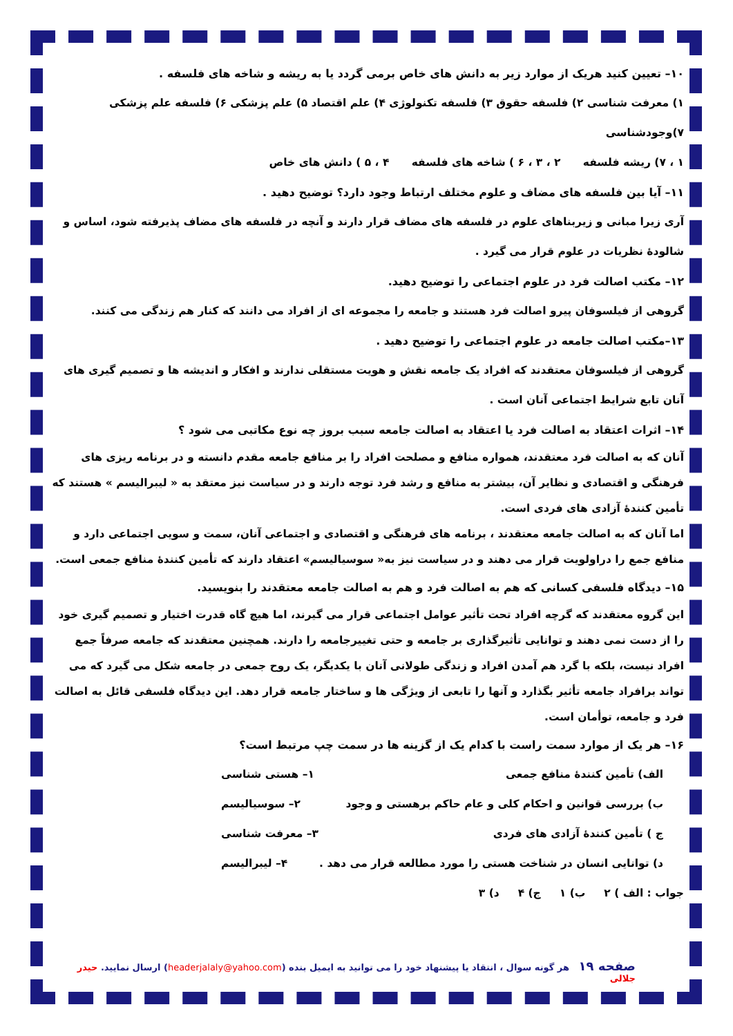۱۰– تعیین کنید هریک از موارد زیر به دانش های خاص برمی گردد یا به ریشه و شاخه های فلسفه .
۱) معرفت شناسی ۲) فلسفه حقوق ۳) فلسفه تکنولوژی ۴) علم اقتصاد ۵) علم پزشکی ۶) فلسفه علم پزشکی ۷)وجودشناسی
۱ ، ۷) ریشه فلسفه ۲ ، ۳ ، ۶ ) شاخه های فلسفه ۴ ، ۵ ) دانش های خاص
۱۱– آیا بین فلسفه های مضاف و علوم مختلف ارتباط وجود دارد؟ توضیح دهید .
آری زیرا مبانی و زیربناهای علوم در فلسفه های مضاف قرار دارند و آنچه در فلسفه های مضاف پذیرفته شود، اساس و شالودۀ نظریات در علوم قرار می گیرد .
۱۲– مکتب اصالت فرد در علوم اجتماعی را توضیح دهید.
گروهی از فیلسوفان پیرو اصالت فرد هستند و جامعه را مجموعه ای از افراد می دانند که کنار هم زندگی می کنند.
۱۳–مکتب اصالت جامعه در علوم اجتماعی را توضیح دهید .
گروهی از فیلسوفان معتقدند که افراد یک جامعه نقش و هویت مستقلی ندارند و افکار و اندیشه ها و تصمیم گیری های آنان تابع شرایط اجتماعی آنان است .
۱۴– اثرات اعتقاد به اصالت فرد یا اعتقاد به اصالت جامعه سبب بروز چه نوع مکاتبی می شود ؟
آنان که به اصالت فرد معتقدند، همواره منافع و مصلحت افراد را بر منافع جامعه مقدم دانسته و در برنامه ریزی های فرهنگی و اقتصادی و نظایر آن، بیشتر به منافع و رشد فرد توجه دارند و در سیاست نیز معتقد به « لیبرالیسم » هستند که تأمین کنندۀ آزادی های فردی است.
اما آنان که به اصالت جامعه معتقدند ، برنامه های فرهنگی و اقتصادی و اجتماعی آنان، سمت و سویی اجتماعی دارد و منافع جمع را دراولویت قرار می دهند و در سیاست نیز به« سوسیالیسم» اعتقاد دارند که تأمین کنندۀ منافع جمعی است.
۱۵– دیدگاه فلسفی کسانی که هم به اصالت فرد و هم به اصالت جامعه معتقدند را بنویسید.
این گروه معتقدند که گرچه افراد تحت تأثیر عوامل اجتماعی قرار می گیرند، اما هیچ گاه قدرت اختیار و تصمیم گیری خود را از دست نمی دهند و توانایی تأثیرگذاری بر جامعه و حتی تغییرجامعه را دارند. همچنین معتقدند که جامعه صرفاً جمع افراد نیست، بلکه با گرد هم آمدن افراد و زندگی طولانی آنان با یکدیگر، یک روح جمعی در جامعه شکل می گیرد که می تواند برافراد جامعه تأثیر بگذارد و آنها را تابعی از ویژگی ها و ساختار جامعه قرار دهد. این دیدگاه فلسفی قائل به اصالت فرد و جامعه، توأمان است.
۱۶– هر یک از موارد سمت راست با کدام یک از گزینه ها در سمت چپ مرتبط است؟
الف) تأمین کنندۀ منافع جمعی ۱– هستی شناسی
ب) بررسی قوانین و احکام کلی و عام حاکم برهستی و وجود ۲– سوسیالیسم
ج ) تأمین کنندۀ آزادی های فردی ۳– معرفت شناسی
د) توانایی انسان در شناخت هستی را مورد مطالعه قرار می دهد . ۴– لیبرالیسم
جواب : الف ) ۲ ب) ۱ ج) ۴ د) ۳
صفحه ۱۹ هر گونه سوال ، انتقاد یا پیشنهاد خود را می توانید به ایمیل بنده (headerjalaly@yahoo.com) ارسال نمایید. حیدر جلالی